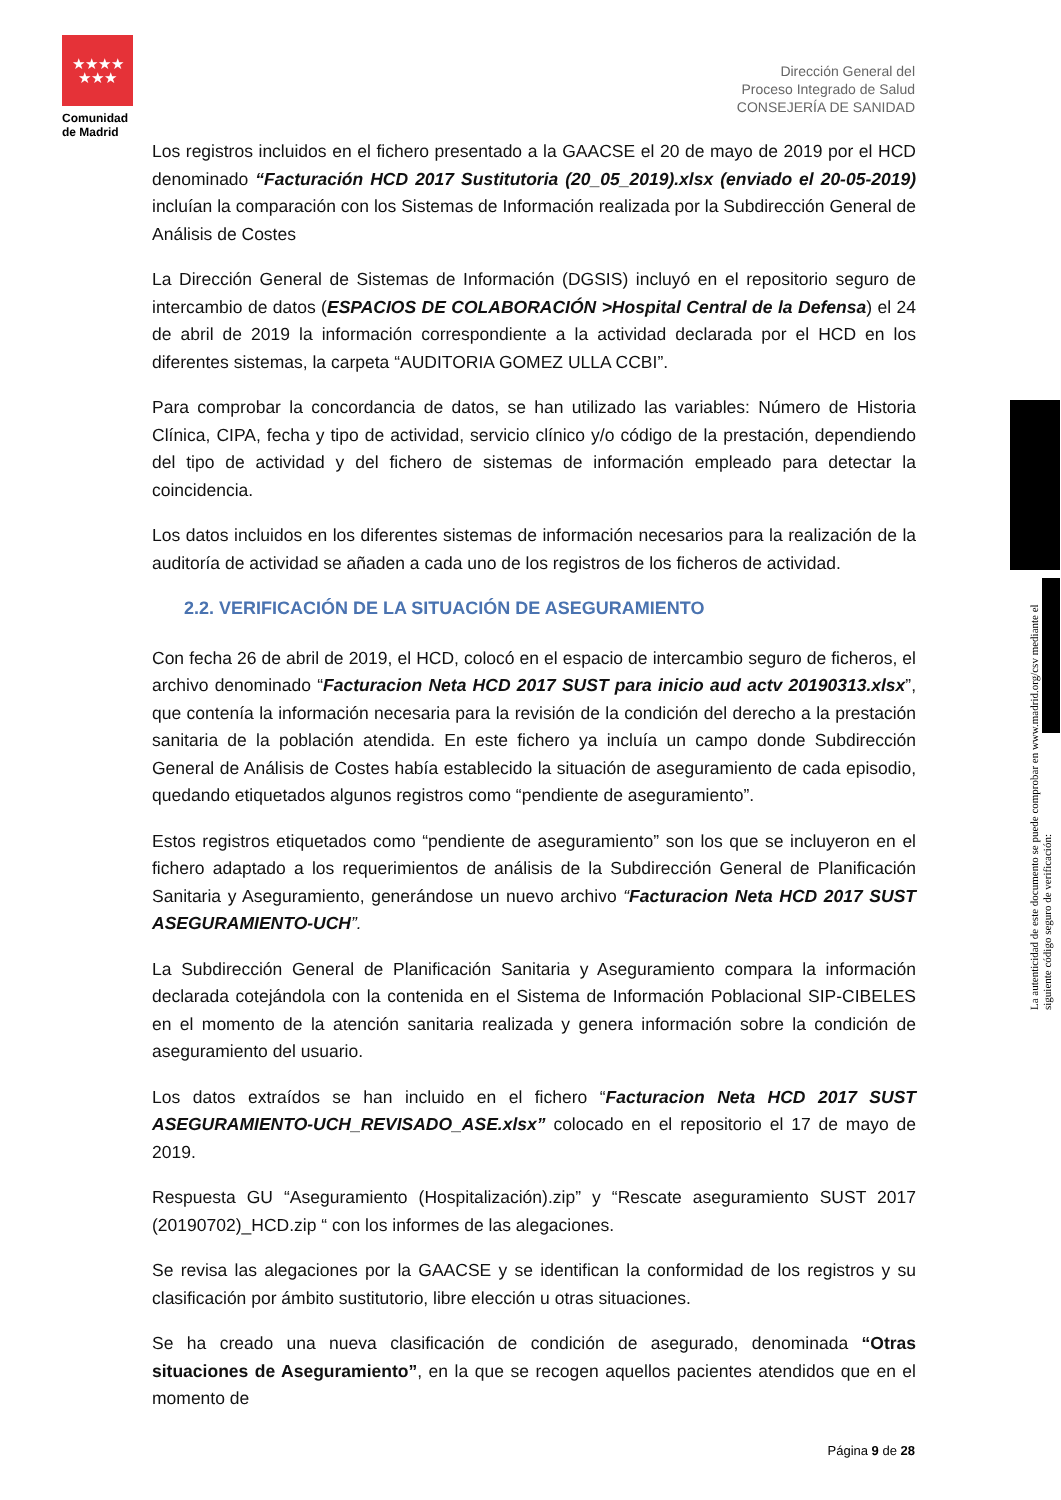★★★★
★★★
Comunidad
de Madrid
Dirección General del
Proceso Integrado de Salud
CONSEJERÍA DE SANIDAD
Los registros incluidos en el fichero presentado a la GAACSE el 20 de mayo de 2019 por el HCD denominado “Facturación HCD 2017 Sustitutoria (20_05_2019).xlsx (enviado el 20-05-2019) incluían la comparación con los Sistemas de Información realizada por la Subdirección General de Análisis de Costes
La Dirección General de Sistemas de Información (DGSIS) incluyó en el repositorio seguro de intercambio de datos (ESPACIOS DE COLABORACIÓN >Hospital Central de la Defensa) el 24 de abril de 2019 la información correspondiente a la actividad declarada por el HCD en los diferentes sistemas, la carpeta “AUDITORIA GOMEZ ULLA CCBI”.
Para comprobar la concordancia de datos, se han utilizado las variables: Número de Historia Clínica, CIPA, fecha y tipo de actividad, servicio clínico y/o código de la prestación, dependiendo del tipo de actividad y del fichero de sistemas de información empleado para detectar la coincidencia.
Los datos incluidos en los diferentes sistemas de información necesarios para la realización de la auditoría de actividad se añaden a cada uno de los registros de los ficheros de actividad.
2.2. VERIFICACIÓN DE LA SITUACIÓN DE ASEGURAMIENTO
Con fecha 26 de abril de 2019, el HCD, colocó en el espacio de intercambio seguro de ficheros, el archivo denominado “Facturacion Neta HCD 2017 SUST para inicio aud actv 20190313.xlsx”, que contenía la información necesaria para la revisión de la condición del derecho a la prestación sanitaria de la población atendida. En este fichero ya incluía un campo donde Subdirección General de Análisis de Costes había establecido la situación de aseguramiento de cada episodio, quedando etiquetados algunos registros como “pendiente de aseguramiento”.
Estos registros etiquetados como “pendiente de aseguramiento” son los que se incluyeron en el fichero adaptado a los requerimientos de análisis de la Subdirección General de Planificación Sanitaria y Aseguramiento, generándose un nuevo archivo “Facturacion Neta HCD 2017 SUST ASEGURAMIENTO-UCH”.
La Subdirección General de Planificación Sanitaria y Aseguramiento compara la información declarada cotejándola con la contenida en el Sistema de Información Poblacional SIP-CIBELES en el momento de la atención sanitaria realizada y genera información sobre la condición de aseguramiento del usuario.
Los datos extraídos se han incluido en el fichero “Facturacion Neta HCD 2017 SUST ASEGURAMIENTO-UCH_REVISADO_ASE.xlsx” colocado en el repositorio el 17 de mayo de 2019.
Respuesta GU “Aseguramiento (Hospitalización).zip” y “Rescate aseguramiento SUST 2017 (20190702)_HCD.zip “ con los informes de las alegaciones.
Se revisa las alegaciones por la GAACSE y se identifican la conformidad de los registros y su clasificación por ámbito sustitutorio, libre elección u otras situaciones.
Se ha creado una nueva clasificación de condición de asegurado, denominada “Otras situaciones de Aseguramiento”, en la que se recogen aquellos pacientes atendidos que en el momento de
La autenticidad de este documento se puede comprobar en www.madrid.org/csv mediante el siguiente código seguro de verificación:
Página 9 de 28